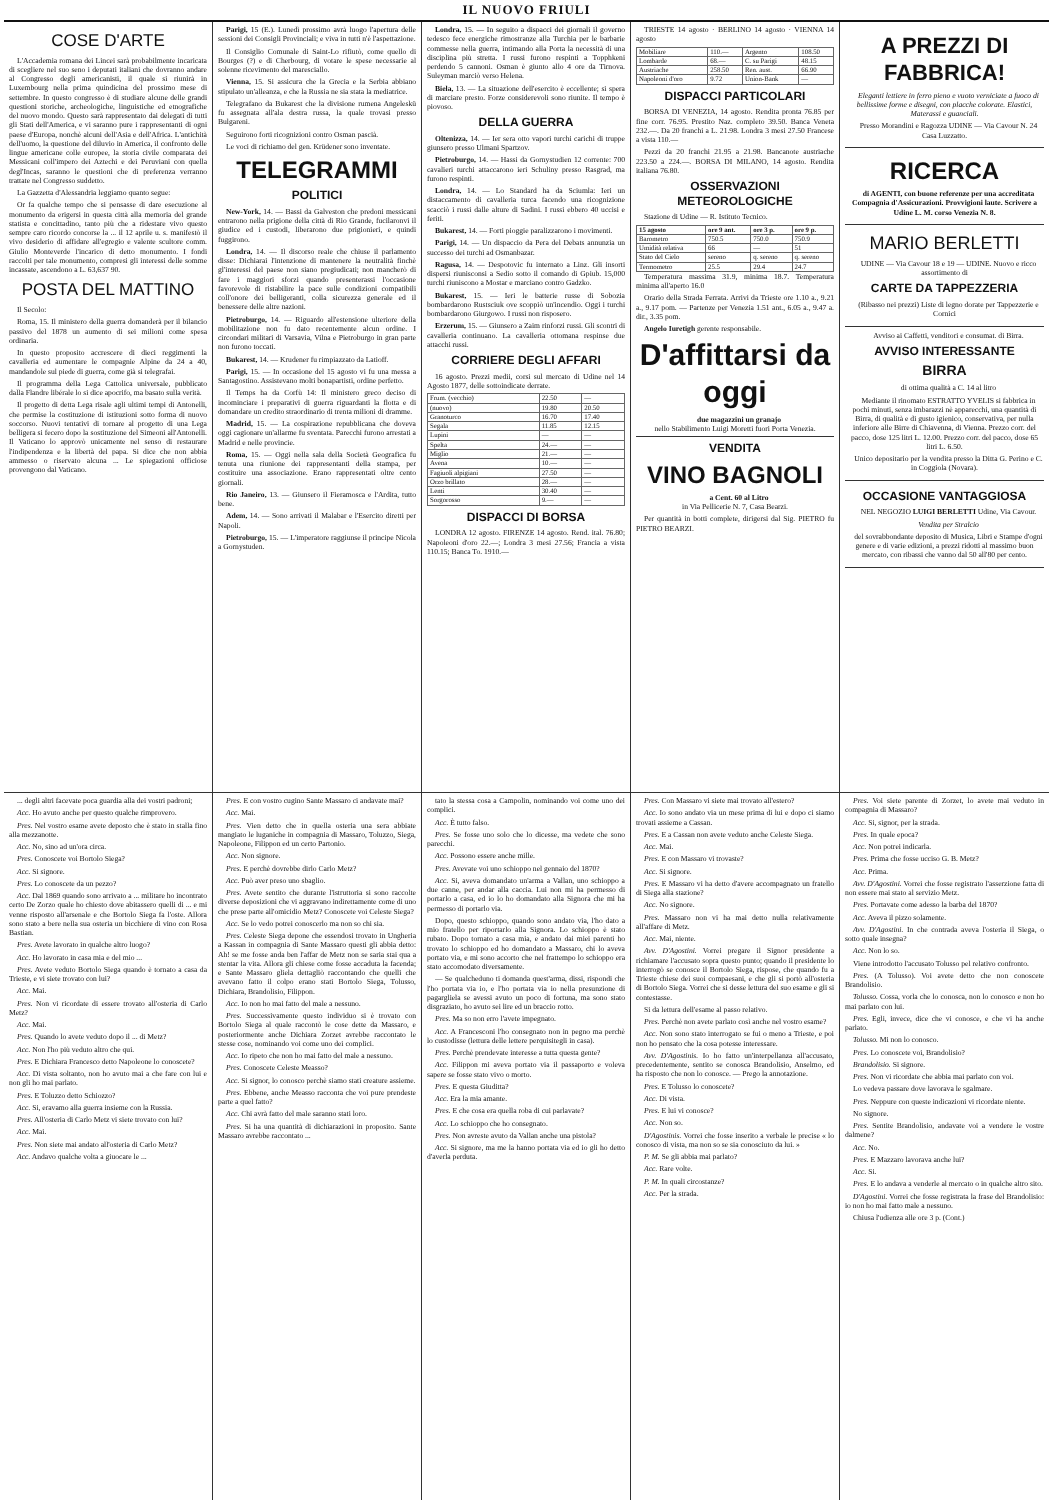IL NUOVO FRIULI
COSE D'ARTE
L'Accademia romana dei Lincei sarà probabilmente incaricata di scegliere nel suo seno i deputati italiani che dovranno andare al Congresso degli americanisti, il quale si riunirà in Luxembourg nella prima quindicina del prossimo mese di settembre. In questo congresso è di studiare alcune delle grandi questioni storiche, archeologiche, linguistiche ed etnografiche del nuovo mondo. Questo sarà rappresentato dai delegati di tutti gli Stati dell'America, e vi saranno pure i rappresentanti di ogni paese d'Europa, nonchè alcuni dell'Asia e dell'Africa. L'antichità dell'uomo, la questione del diluvio in America, il confronto delle lingue americane colle europee, la storia civile comparata dei Messicani coll'impero dei Aztechi e dei Peruviani con quella degl'Incas, saranno le questioni che di preferenza verranno trattate nel Congresso suddetto.
La Gazzetta d'Alessandria leggiamo quanto segue:
Or fa qualche tempo che si pensasse di dare esecuzione al monumento da erigersi in questa città alla memoria del grande statista e concittadino, tanto più che a ridestare vivo questo sempre caro ricordo concorse la ... il 12 aprile u. s. manifestò il vivo desiderio di affidare all'egregio e valente scultore comm. Giulio Monteverde l'incarico di detto monumento. I fondi raccolti per tale monumento, compresi gli interessi delle somme incassate, ascendono a L. 63,637 90.
POSTA DEL MATTINO
Il Secolo:
Roma, 15. Il ministero della guerra domanderà per il bilancio passivo del 1878 un aumento di sei milioni come spesa ordinaria.
In questo proposito accrescere di dieci reggimenti la cavalleria ed aumentare le compagnie Alpine da 24 a 40, mandandole sul piede di guerra, come già si telegrafai.
Il programma della Lega Cattolica universale, pubblicato dalla Flandre libérale lo si dice apocrifo, ma basato sulla verità.
Il progetto di detta Lega risale agli ultimi tempi di Antonelli, che permise la costituzione di istituzioni sotto forma di nuovo soccorso. Nuovi tentativi di tornare al progetto di una Lega belligera si fecero dopo la sostituzione del Simeoni all'Antonelli. Il Vaticano lo approvò unicamente nel senso di restaurare l'indipendenza e la libertà del papa. Si dice che non abbia ammesso o riservato alcuna ... Le spiegazioni officiose provengono dal Vaticano.
Parigi, 15 (E.). Lunedì prossimo avrà luogo l'apertura delle sessioni dei Consigli Provinciali; e viva in tutti n'è l'aspettazione.
Il Consiglio Comunale di Saint-Lo rifiutò, come quello di Bourges (?) e di Cherbourg, di votare le spese necessarie al solenne ricevimento del maresciallo.
Vienna, 15. Si assicura che la Grecia e la Serbia abbiano stipulato un'alleanza, e che la Russia ne sia stata la mediatrice.
Telegrafano da Bukarest che la divisione rumena Angeleskü fu assegnata all'ala destra russa, la quale trovasi presso Bulgareni.
Seguirono forti ricognizioni contro Osman pascià.
Le voci di richiamo del gen. Krüdener sono inventate.
TELEGRAMMI
POLITICI
New-York, 14. — Bassi da Galveston che predoni messicani entrarono nella prigione della città di Rio Grande, fucilaronvi il giudice ed i custodi, liberarono due prigionieri, e quindi fuggirono.
Londra, 14. — Il discorso reale che chiuse il parlamento disse: Dichiarai l'intenzione di mantenere la neutralità finchè gl'interessi del paese non siano pregiudicati; non mancherò di fare i maggiori sforzi quando presenterassi l'occasione favorevole di ristabilire la pace sulle condizioni compatibili coll'onore dei belligeranti, colla sicurezza generale ed il benessere delle altre nazioni.
Pietroburgo, 14. — Riguardo all'estensione ulteriore della mobilitazione non fu dato recentemente alcun ordine. I circondari militari di Varsavia, Vilna e Pietroburgo in gran parte non furono toccati.
Bukarest, 14. — Krudener fu rimpiazzato da Latioff.
Parigi, 15. — In occasione del 15 agosto vi fu una messa a Santagostino. Assistevano molti bonapartisti, ordine perfetto.
Il Temps ha da Corfù 14: Il ministero greco deciso di incominciare i preparativi di guerra riguardanti la flotta e di domandare un credito straordinario di trenta milioni di dramme.
Madrid, 15. — La cospirazione repubblicana che doveva oggi cagionare un'allarme fu sventata. Parecchi furono arrestati a Madrid e nelle provincie.
Roma, 15. — Oggi nella sala della Società Geografica fu tenuta una riunione dei rappresentanti della stampa, per costituire una associazione. Erano rappresentati oltre cento giornali.
Rio Janeiro, 13. — Giunsero il Fieramosca e l'Ardita, tutto bene.
Adem, 14. — Sono arrivati il Malabar e l'Esercito diretti per Napoli.
Pietroburgo, 15. — L'imperatore raggiunse il principe Nicola a Gornystuden.
Londra, 15. — In seguito a dispacci dei giornali il governo tedesco fece energiche rimostranze alla Turchia per le barbarie commesse nella guerra, intimando alla Porta la necessità di una disciplina più stretta. I russi furono respinti a Topphkeni perdendo 5 cannoni. Osman è giunto allo 4 ore da Tirnova. Suleyman marciò verso Helena.
Biela, 13. — La situazione dell'esercito è eccellente; si spera di marciare presto. Forze considerevoli sono riunite. Il tempo è piovoso.
DELLA GUERRA
Oltenizza, 14. — Ier sera otto vapori turchi carichi di truppe giunsero presso Ulmani Spartzov.
Pietroburgo, 14. — Hassi da Gornystudien 12 corrente: 700 cavalieri turchi attaccarono ieri Schuliny presso Rasgrad, ma furono respinti.
Londra, 14. — Lo Standard ha da Sciumla: Ieri un distaccamento di cavalleria turca facendo una ricognizione scacciò i russi dalle alture di Sadini. I russi ebbero 40 uccisi e feriti.
Bukarest, 14. — Forti pioggie paralizzarono i movimenti.
Parigi, 14. — Un dispaccio da Pera del Debats annunzia un successo dei turchi ad Osmanbazar.
Ragusa, 14. — Despotovic fu internato a Linz. Gli insorti dispersi riunisconsi a Sedio sotto il comando di Gpiub. 15,000 turchi riuniscono a Mostar e marciano contro Gadzko.
Bukarest, 15. — Ieri le batterie russe di Sobozia bombardarono Rustsciuk ove scoppiò un'incendio. Oggi i turchi bombardarono Giurgowo. I russi non risposero.
Erzerum, 15. — Giunsero a Zaim rinforzi russi. Gli scontri di cavalleria continuano. La cavalleria ottomana respinse due attacchi russi.
CORRIERE DEGLI AFFARI
16 agosto. Prezzi medii, corsi sul mercato di Udine nel 14 Agosto 1877, delle sottoindicate derrate.
| Frum. (vecchio) | 22.50 | — |
| (nuovo) | 19.80 | 20.50 |
| Granoturco | 16.70 | 17.40 |
| Segala | 11.85 | 12.15 |
| Lupini | — | — |
| Spelta | 24.— | — |
| Miglio | 21.— | — |
| Avena | 10.— | — |
| Fagiuoli alpigiani | 27.50 | — |
| Orzo brillato | 28.— | — |
| Lenti | 30.40 | — |
| Sorgorosso | 9.— | — |
DISPACCI DI BORSA
LONDRA 12 agosto. FIRENZE 14 agosto. Rend. ital. 76.80; Napoleoni d'oro 22.—; Londra 3 mesi 27.56; Francia a vista 110.15; Banca To. 1910.—
TRIESTE 14 agosto · BERLINO 14 agosto · VIENNA 14 agosto
| Mobiliare | 110.— | Argento | 108.50 |
| Lombarde | 68.— | C. su Parigi | 48.15 |
| Austriache | 258.50 | Ren. aust. | 66.90 |
| Napoleoni d'oro | 9.72 | Union-Bank | — |
DISPACCI PARTICOLARI
BORSA DI VENEZIA, 14 agosto. Rendita pronta 76.85 per fine corr. 76.95. Prestito Naz. completo 39.50. Banca Veneta 232.—. Da 20 franchi a L. 21.98. Londra 3 mesi 27.50 Francese a vista 110.—
Pezzi da 20 franchi 21.95 a 21.98. Bancanote austriache 223.50 a 224.—. BORSA DI MILANO, 14 agosto. Rendita italiana 76.80.
OSSERVAZIONI METEOROLOGICHE
Stazione di Udine — R. Istituto Tecnico.
| 15 agosto | ore 9 ant. | ore 3 p. | ore 9 p. |
| --- | --- | --- | --- |
| Barometro | 750.5 | 750.0 | 750.9 |
| Umidità relativa | 66 | — | 51 |
| Stato del Cielo | sereno | q. sereno | q. sereno |
| Termometro | 25.5 | 29.4 | 24.7 |
Temperatura massima 31.9, minima 18.7. Temperatura minima all'aperto 16.0
Orario della Strada Ferrata. Arrivi da Trieste ore 1.10 a., 9.21 a., 9.17 pom. — Partenze per Venezia 1.51 ant., 6.05 a., 9.47 a. dir., 3.35 pom.
Angelo Iuretigh gerente responsabile.
D'affittarsi da oggi
due magazzini un granajo
nello Stabilimento Luigi Moretti fuori Porta Venezia.
VENDITA
VINO BAGNOLI
a Cent. 60 al Litro
in Via Pellicerie N. 7, Casa Bearzi.
Per quantità in botti complete, dirigersi dal Sig. PIETRO fu PIETRO BEARZI.
A PREZZI DI FABBRICA!
Eleganti lettiere in ferro pieno e vuoto verniciate a fuoco di bellissime forme e disegni, con placche colorate. Elastici, Materassi e guanciali.
Presso Morandini e Ragozza UDINE — Via Cavour N. 24 Casa Luzzatto.
RICERCA
di AGENTI, con buone referenze per una accreditata Compagnia d'Assicurazioni. Provvigioni laute. Scrivere a Udine L. M. corso Venezia N. 8.
MARIO BERLETTI
UDINE — Via Cavour 18 e 19 — UDINE. Nuovo e ricco assortimento di
CARTE DA TAPPEZZERIA
(Ribasso nei prezzi) Liste di legno dorate per Tappezzerie e Cornici
Avviso ai Caffetti, venditori e consumat. di Birra.
AVVISO INTERESSANTE
BIRRA
di ottima qualità a C. 14 al litro
Mediante il rinomato ESTRATTO YVELIS si fabbrica in pochi minuti, senza imbarazzi nè apparecchi, una quantità di Birra, di qualità e di gusto igienico, conservativa, per nulla inferiore alle Birre di Chiavenna, di Vienna. Prezzo corr. del pacco, dose 125 litri L. 12.00. Prezzo corr. del pacco, dose 65 litri L. 6.50.
Unico depositario per la vendita presso la Ditta G. Perino e C. in Coggiola (Novara).
OCCASIONE VANTAGGIOSA
NEL NEGOZIO LUIGI BERLETTI Udine, Via Cavour.
Vendita per Stralcio
del sovrabbondante deposito di Musica, Libri e Stampe d'ogni genere e di varie edizioni, a prezzi ridotti al massimo buon mercato, con ribassi che vanno dal 50 all'80 per cento.
... degli altri facevate poca guardia alla dei vostri padroni;
Acc. Ho avuto anche per questo qualche rimprovero.
Pres. Nel vostro esame avete deposto che è stato in stalla fino alla mezzanotte.
Acc. No, sino ad un'ora circa.
Pres. Conoscete voi Bortolo Siega?
Acc. Si signore.
Pres. Lo conoscete da un pezzo?
Acc. Dal 1869 quando sono arrivato a ... militare ho incontrato certo De Zorzo quale ho chiesto dove abitassero quelli di ... e mi venne risposto all'arsenale e che Bortolo Siega fa l'oste. Allora sono stato a bere nella sua osteria un bicchiere di vino con Rosa Bastian.
Pres. Avete lavorato in qualche altro luogo?
Acc. Ho lavorato in casa mia e del mio ...
Pres. Avete veduto Bortolo Siega quando è tornato a casa da Trieste, e vi siete trovato con lui?
Acc. Mai.
Pres. Non vi ricordate di essere trovato all'osteria di Carlo Metz?
Acc. Mai.
Pres. Quando lo avete veduto dopo il ... di Metz?
Acc. Non l'ho più veduto altro che qui.
Pres. E Dichiara Francesco detto Napoleone lo conoscete?
Acc. Di vista soltanto, non ho avuto mai a che fare con lui e non gli ho mai parlato.
Pres. E Toluzzo detto Schiozzo?
Acc. Si, eravamo alla guerra insieme con la Russia.
Pres. All'osteria di Carlo Metz vi siete trovato con lui?
Acc. Mai.
Pres. Non siete mai andato all'osteria di Carlo Metz?
Acc. Andavo qualche volta a giuocare le ...
Pres. E con vostro cugino Sante Massaro ci andavate mai?
Acc. Mai.
Pres. Vien detto che in quella osteria una sera abbiate mangiato le luganiche in compagnia di Massaro, Toluzzo, Siega, Napoleone, Filippon ed un certo Partonio.
Acc. Non signore.
Pres. E perchè dovrebbe dirlo Carlo Metz?
Acc. Può aver preso uno sbaglio.
Pres. Avete sentito che durante l'istruttoria si sono raccolte diverse deposizioni che vi aggravano indirettamente come di uno che prese parte all'omicidio Metz? Conoscete voi Celeste Siega?
Acc. Se lo vedo potrei conoscerlo ma non so chi sia.
Pres. Celeste Siega depone che essendosi trovato in Ungheria a Kassan in compagnia di Sante Massaro questi gli abbia detto: Ah! se me fosse anda ben l'affar de Metz non se saria stai qua a stentar la vita. Allora gli chiese come fosse accaduta la facenda; e Sante Massaro gliela dettagliò raccontando che quelli che avevano fatto il colpo erano stati Bortolo Siega, Tolusso, Dichiara, Brandolisio, Filippon.
Acc. Io non ho mai fatto del male a nessuno.
Pres. Successivamente questo individuo si è trovato con Bortolo Siega al quale raccontò le cose dette da Massaro, e posteriormente anche Dichiara Zorzet avrebbe raccontato le stesse cose, nominando voi come uno dei complici.
Acc. Io ripeto che non ho mai fatto del male a nessuno.
Pres. Conoscete Celeste Measso?
Acc. Si signor, lo conosco perchè siamo stati creature assieme.
Pres. Ebbene, anche Measso racconta che voi pure prendeste parte a quel fatto?
Acc. Chi avrà fatto del male saranno stati loro.
Pres. Si ha una quantità di dichiarazioni in proposito. Sante Massaro avrebbe raccontato ...
tato la stessa cosa a Campolin, nominando voi come uno dei complici.
Acc. È tutto falso.
Pres. Se fosse uno solo che lo dicesse, ma vedete che sono parecchi.
Acc. Possono essere anche mille.
Pres. Avevate voi uno schioppo nel gennaio del 1870?
Acc. Si, aveva domandato un'arma a Vallan, uno schioppo a due canne, per andar alla caccia. Lui non mi ha permesso di portarlo a casa, ed io lo ho domandato alla Signora che mi ha permesso di portarlo via.
Dopo, questo schioppo, quando sono andato via, l'ho dato a mio fratello per riportarlo alla Signora. Lo schioppo è stato rubato. Dopo tornato a casa mia, e andato dai miei parenti ho trovato lo schioppo ed ho domandato a Massaro, chi lo aveva portato via, e mi sono accorto che nel frattempo lo schioppo era stato accomodato diversamente.
— Se qualcheduno ti domanda quest'arma, dissi, rispondi che l'ho portata via io, e l'ho portata via io nella presunzione di pagargliela se avessi avuto un poco di fortuna, ma sono stato disgraziato, ho avuto sei lire ed un braccio rotto.
Pres. Ma so non erro l'avete impegnato.
Acc. A Francesconi l'ho consegnato non in pegno ma perchè lo custodisse (lettura delle lettere perquisitegli in casa).
Pres. Perchè prendevate interesse a tutta questa gente?
Acc. Filippon mi aveva portato via il passaporto e voleva sapere se fosse stato vivo o morto.
Pres. E questa Giuditta?
Acc. Era la mia amante.
Pres. E che cosa era quella roba di cui parlavate?
Acc. Lo schioppo che ho consegnato.
Pres. Non avreste avuto da Vallan anche una pistola?
Acc. Si signore, ma me la hanno portata via ed io gli ho detto d'averla perduta.
Pres. Con Massaro vi siete mai trovato all'estero?
Acc. Io sono andato via un mese prima di lui e dopo ci siamo trovati assieme a Cassan.
Pres. E a Cassan non avete veduto anche Celeste Siega.
Acc. Mai.
Pres. E con Massaro vi trovaste?
Acc. Si signore.
Pres. E Massaro vi ha detto d'avere accompagnato un fratello di Siega alla stazione?
Acc. No signore.
Pres. Massaro non vi ha mai detto nulla relativamente all'affare di Metz.
Acc. Mai, niente.
Avv. D'Agostini. Vorrei pregare il Signor presidente a richiamare l'accusato sopra questo punto; quando il presidente lo interrogò se conosce il Bortolo Siega, rispose, che quando fu a Trieste chiese dei suoi compaesani, e che gli si portò all'osteria di Bortolo Siega. Vorrei che si desse lettura del suo esame e gli si contestasse.
Si da lettura dell'esame al passo relativo.
Pres. Perchè non avete parlato così anche nel vostro esame?
Acc. Non sono stato interrogato se fui o meno a Trieste, e poi non ho pensato che la cosa potesse interessare.
Avv. D'Agostinis. Io ho fatto un'interpellanza all'accusato, precedentemente, sentito se conosca Brandolisio, Anselmo, ed ha risposto che non lo conosce. — Prego la annotazione.
Pres. E Tolusso lo conoscete?
Acc. Di vista.
Pres. E lui vi conosce?
Acc. Non so.
D'Agostinis. Vorrei che fosse inserito a verbale le precise « lo conosco di vista, ma non so se sia conosciuto da lui. »
P. M. Se gli abbia mai parlato?
Acc. Rare volte.
P. M. In quali circostanze?
Acc. Per la strada.
Pres. Voi siete parente di Zorzet, lo avete mai veduto in compagnia di Massaro?
Acc. Si, signor, per la strada.
Pres. In quale epoca?
Acc. Non potrei indicarla.
Pres. Prima che fosse ucciso G. B. Metz?
Acc. Prima.
Avv. D'Agostini. Vorrei che fosse registrato l'asserzione fatta di non essere mai stato al servizio Metz.
Pres. Portavate come adesso la barba del 1870?
Acc. Aveva il pizzo solamente.
Avv. D'Agostini. In che contrada aveva l'osteria il Siega, o sotto quale insegna?
Acc. Non lo so.
Viene introdotto l'accusato Tolusso pel relativo confronto.
Pres. (A Tolusso). Voi avete detto che non conoscete Brandolisio.
Tolusso. Cossa, vorla che lo conosca, non lo conosco e non ho mai parlato con lui.
Pres. Egli, invece, dice che vi conosce, e che vi ha anche parlato.
Tolusso. Mi non lo conosco.
Pres. Lo conoscete voi, Brandolisio?
Brandolisio. Si signore.
Pres. Non vi ricordate che abbia mai parlato con voi.
Lo vedeva passare dove lavorava le sgalmare.
Pres. Neppure con queste indicazioni vi ricordate niente.
No signore.
Pres. Sentite Brandolisio, andavate voi a vendere le vostre dalmene?
Acc. No.
Pres. E Mazzaro lavorava anche lui?
Acc. Si.
Pres. E lo andava a venderle al mercato o in qualche altro sito.
D'Agostini. Vorrei che fosse registrata la frase del Brandolisio: io non ho mai fatto male a nessuno.
Chiusa l'udienza alle ore 3 p. (Cont.)